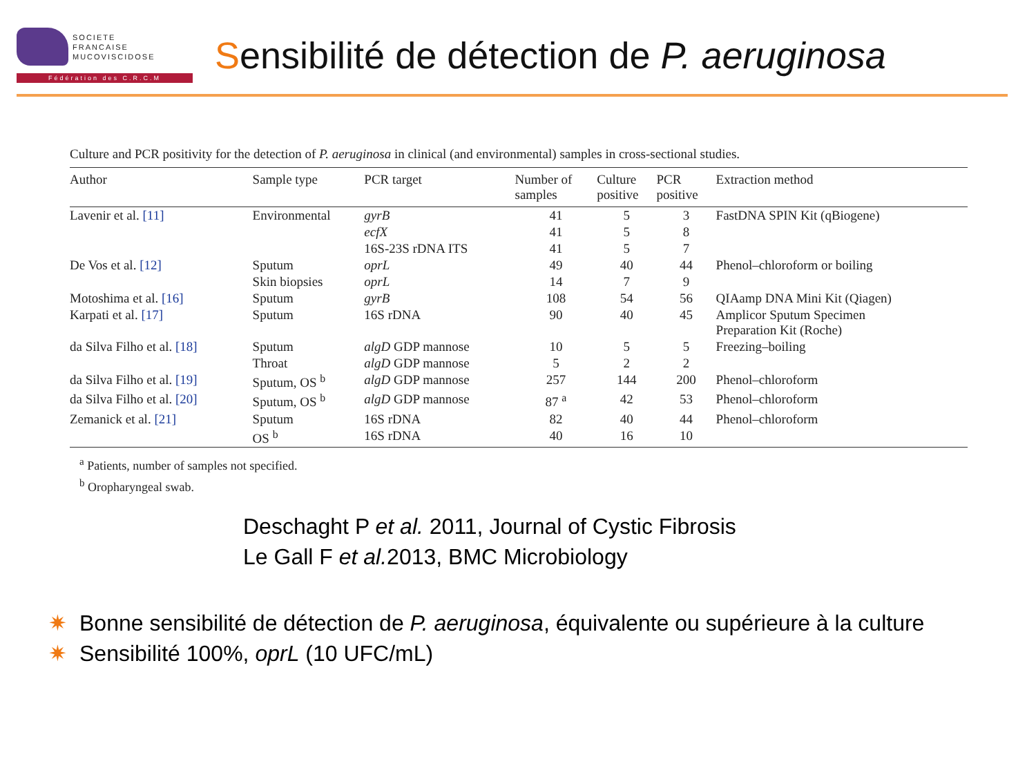SOCIETE
FRANCAISE
MUCOVISCIDOSE
Fédération des C.R.C.M
Sensibilité de détection de P. aeruginosa
Culture and PCR positivity for the detection of P. aeruginosa in clinical (and environmental) samples in cross-sectional studies.
| Author | Sample type | PCR target | Number of samples | Culture positive | PCR positive | Extraction method |
| --- | --- | --- | --- | --- | --- | --- |
| Lavenir et al. [11] | Environmental | gyrB | 41 | 5 | 3 | FastDNA SPIN Kit (qBiogene) |
| | | ecfX | 41 | 5 | 8 | |
| | | 16S-23S rDNA ITS | 41 | 5 | 7 | |
| De Vos et al. [12] | Sputum | oprL | 49 | 40 | 44 | Phenol–chloroform or boiling |
| | Skin biopsies | oprL | 14 | 7 | 9 | |
| Motoshima et al. [16] | Sputum | gyrB | 108 | 54 | 56 | QIAamp DNA Mini Kit (Qiagen) |
| Karpati et al. [17] | Sputum | 16S rDNA | 90 | 40 | 45 | Amplicor Sputum Specimen Preparation Kit (Roche) |
| da Silva Filho et al. [18] | Sputum | algD GDP mannose | 10 | 5 | 5 | Freezing–boiling |
| | Throat | algD GDP mannose | 5 | 2 | 2 | |
| da Silva Filho et al. [19] | Sputum, OS <sup>b</sup> | algD GDP mannose | 257 | 144 | 200 | Phenol–chloroform |
| da Silva Filho et al. [20] | Sputum, OS <sup>b</sup> | algD GDP mannose | 87 <sup>a</sup> | 42 | 53 | Phenol–chloroform |
| Zemanick et al. [21] | Sputum | 16S rDNA | 82 | 40 | 44 | Phenol–chloroform |
| | OS <sup>b</sup> | 16S rDNA | 40 | 16 | 10 | |
<sup>a</sup> Patients, number of samples not specified.
<sup>b</sup> Oropharyngeal swab.
Deschaght P et al. 2011, Journal of Cystic Fibrosis
Le Gall F et al. 2013, BMC Microbiology
Bonne sensibilité de détection de P. aeruginosa, équivalente ou supérieure à la culture
Sensibilité 100%, oprL (10 UFC/mL)